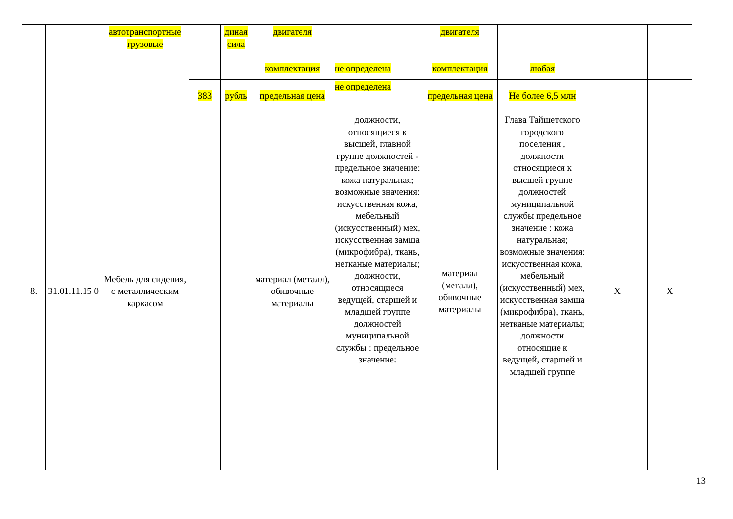| | | автотранспортные грузовые | | диная сила | двигателя | | двигателя | | | |
| | | | | | комплектация | не определена | комплектация | любая | | |
| | | | 383 | рубль | предельная цена | не определена | предельная цена | Не более 6,5 млн | | |
| 8. | 31.01.11.15 0 | Мебель для сидения, с металлическим каркасом | | | материал (металл), обивочные материалы | должности, относящиеся к высшей, главной группе должностей - предельное значение: кожа натуральная; возможные значения: искусственная кожа, мебельный (искусственный) мех, искусственная замша (микрофибра), ткань, нетканые материалы; должности, относящиеся ведущей, старшей и младшей группе должностей муниципальной службы : предельное значение: | материал (металл), обивочные материалы | Глава Тайшетского городского поселения , должности относящиеся к высшей группе должностей муниципальной службы предельное значение : кожа натуральная; возможные значения: искусственная кожа, мебельный (искусственный) мех, искусственная замша (микрофибра), ткань, нетканые материалы; должности относящие к ведущей, старшей и младшей группе | X | X |
13